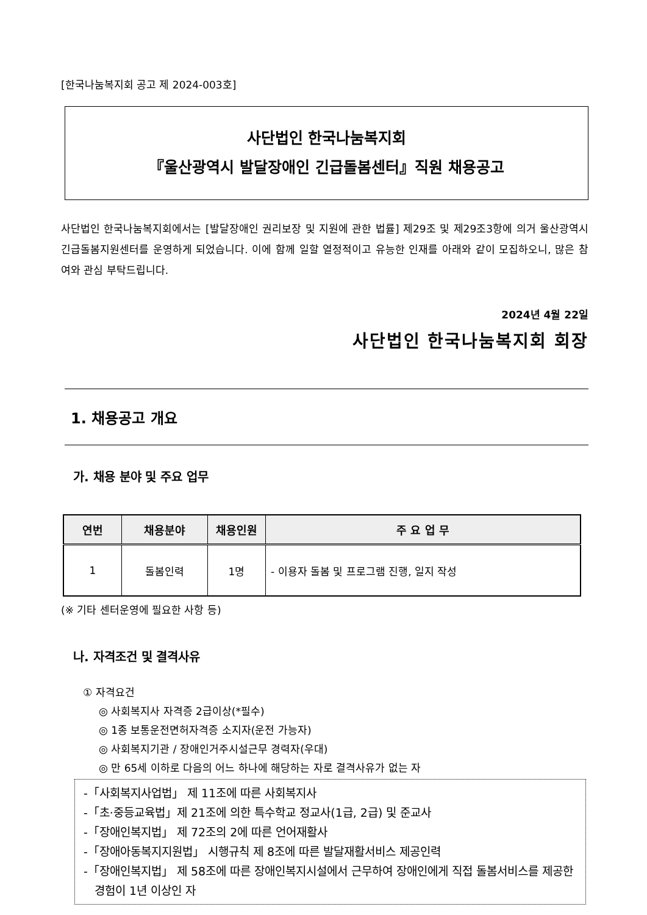[한국나눔복지회 공고 제 2024-003호]
사단법인 한국나눔복지회
『울산광역시 발달장애인 긴급돌봄센터』직원 채용공고
사단법인 한국나눔복지회에서는 [발달장애인 권리보장 및 지원에 관한 법률] 제29조 및 제29조3항에 의거 울산광역시긴급돌봄지원센터를 운영하게 되었습니다. 이에 함께 일할 열정적이고 유능한 인재를 아래와 같이 모집하오니, 많은 참여와 관심 부탁드립니다.
2024년 4월 22일
사단법인 한국나눔복지회 회장
1. 채용공고 개요
가. 채용 분야 및 주요 업무
| 연번 | 채용분야 | 채용인원 | 주 요 업 무 |
| --- | --- | --- | --- |
| 1 | 돌봄인력 | 1명 | - 이용자 돌봄 및 프로그램 진행, 일지 작성 |
(※ 기타 센터운영에 필요한 사항 등)
나. 자격조건 및 결격사유
① 자격요건
◎ 사회복지사 자격증 2급이상(*필수)
◎ 1종 보통운전면허자격증 소지자(운전 가능자)
◎ 사회복지기관 / 장애인거주시설근무 경력자(우대)
◎ 만 65세 이하로 다음의 어느 하나에 해당하는 자로 결격사유가 없는 자
-「사회복지사업법」 제 11조에 따른 사회복지사
-「초·중등교육법」제 21조에 의한 특수학교 정교사(1급, 2급) 및 준교사
-「장애인복지법」 제 72조의 2에 따른 언어재활사
-「장애아동복지지원법」 시행규칙 제 8조에 따른 발달재활서비스 제공인력
-「장애인복지법」 제 58조에 따른 장애인복지시설에서 근무하여 장애인에게 직접 돌봄서비스를 제공한 경험이 1년 이상인 자